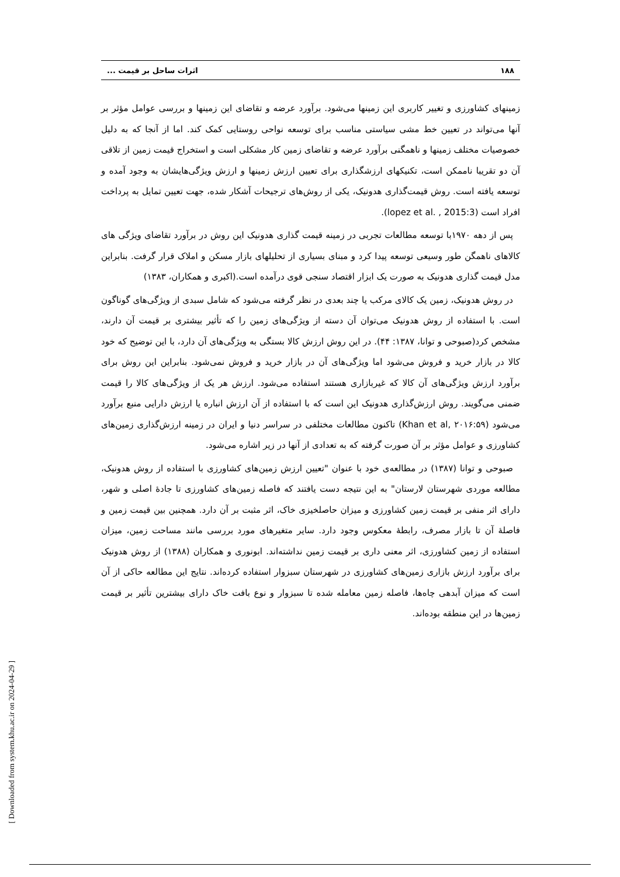۱۸۸ اثرات ساحل بر قیمت ...
زمینهای کشاورزی و تغییر کاربری این زمینها می‌شود. برآورد عرضه و تقاضای این زمینها و بررسی عوامل مؤثر بر آنها می‌تواند در تعیین خط مشی سیاستی مناسب برای توسعه نواحی روستایی کمک کند. اما از آنجا که به دلیل خصوصیات مختلف زمینها و ناهمگنی برآورد عرضه و تقاضای زمین کار مشکلی است و استخراج قیمت زمین از تلاقی آن دو تقریبا ناممکن است، تکنیکهای ارزشگذاری برای تعیین ارزش زمینها و ارزش ویژگی‌هایشان به وجود آمده و توسعه یافته است. روش قیمت‌گذاری هدونیک، یکی از روش‌های ترجیحات آشکار شده، جهت تعیین تمایل به پرداخت افراد است (lopez et al. , 2015:3).
پس از دهه ۱۹۷۰با توسعه مطالعات تجربی در زمینه قیمت گذاری هدونیک این روش در برآورد تقاضای ویژگی های کالاهای ناهمگن طور وسیعی توسعه پیدا کرد و مبنای بسیاری از تحلیلهای بازار مسکن و املاک قرار گرفت. بنابراین مدل قیمت گذاری هدونیک به صورت یک ابزار اقتصاد سنجی قوی درآمده است.(اکبری و همکاران، ۱۳۸۳)
در روش هدونیک، زمین یک کالای مرکب یا چند بعدی در نظر گرفته می‌شود که شامل سبدی از ویژگی‌های گوناگون است. با استفاده از روش هدونیک می‌توان آن دسته از ویژگی‌های زمین را که تأثیر بیشتری بر قیمت آن دارند، مشخص کرد(صبوحی و توانا، ۱۳۸۷: ۴۴). در این روش ارزش کالا بستگی به ویژگی‌های آن دارد، با این توضیح که خود کالا در بازار خرید و فروش می‌شود اما ویژگی‌های آن در بازار خرید و فروش نمی‌شود. بنابراین این روش برای برآورد ارزش ویژگی‌های آن کالا که غیربازاری هستند استفاده می‌شود. ارزش هر یک از ویژگی‌های کالا را قیمت ضمنی می‌گویند. روش ارزش‌گذاری هدونیک این است که با استفاده از آن ارزش انباره یا ارزش دارایی منبع برآورد می‌شود (Khan et al, ۲۰۱۶:۵۹) تاکنون مطالعات مختلفی در سراسر دنیا و ایران در زمینه ارزش‌گذاری زمین‌های کشاورزی و عوامل مؤثر بر آن صورت گرفته که به تعدادی از آنها در زیر اشاره می‌شود.
صبوحی و توانا (۱۳۸۷) در مطالعه‌ی خود با عنوان "تعیین ارزش زمین‌های کشاورزی با استفاده از روش هدونیک، مطالعه موردی شهرستان لارستان" به این نتیجه دست یافتند که فاصله زمین‌های کشاورزی تا جادهٔ اصلی و شهر، دارای اثر منفی بر قیمت زمین کشاورزی و میزان حاصلخیزی خاک، اثر مثبت بر آن دارد. همچنین بین قیمت زمین و فاصلهٔ آن تا بازار مصرف، رابطهٔ معکوس وجود دارد. سایر متغیرهای مورد بررسی مانند مساحت زمین، میزان استفاده از زمین کشاورزی، اثر معنی داری بر قیمت زمین نداشته‌اند. ابونوری و همکاران (۱۳۸۸) از روش هدونیک برای برآورد ارزش بازاری زمین‌های کشاورزی در شهرستان سبزوار استفاده کرده‌اند. نتایج این مطالعه حاکی از آن است که میزان آبدهی چاه‌ها، فاصله زمین معامله شده تا سبزوار و نوع بافت خاک دارای بیشترین تأثیر بر قیمت زمین‌ها در این منطقه بوده‌اند.
[ Downloaded from system.khu.ac.ir on 2024-04-29 ]